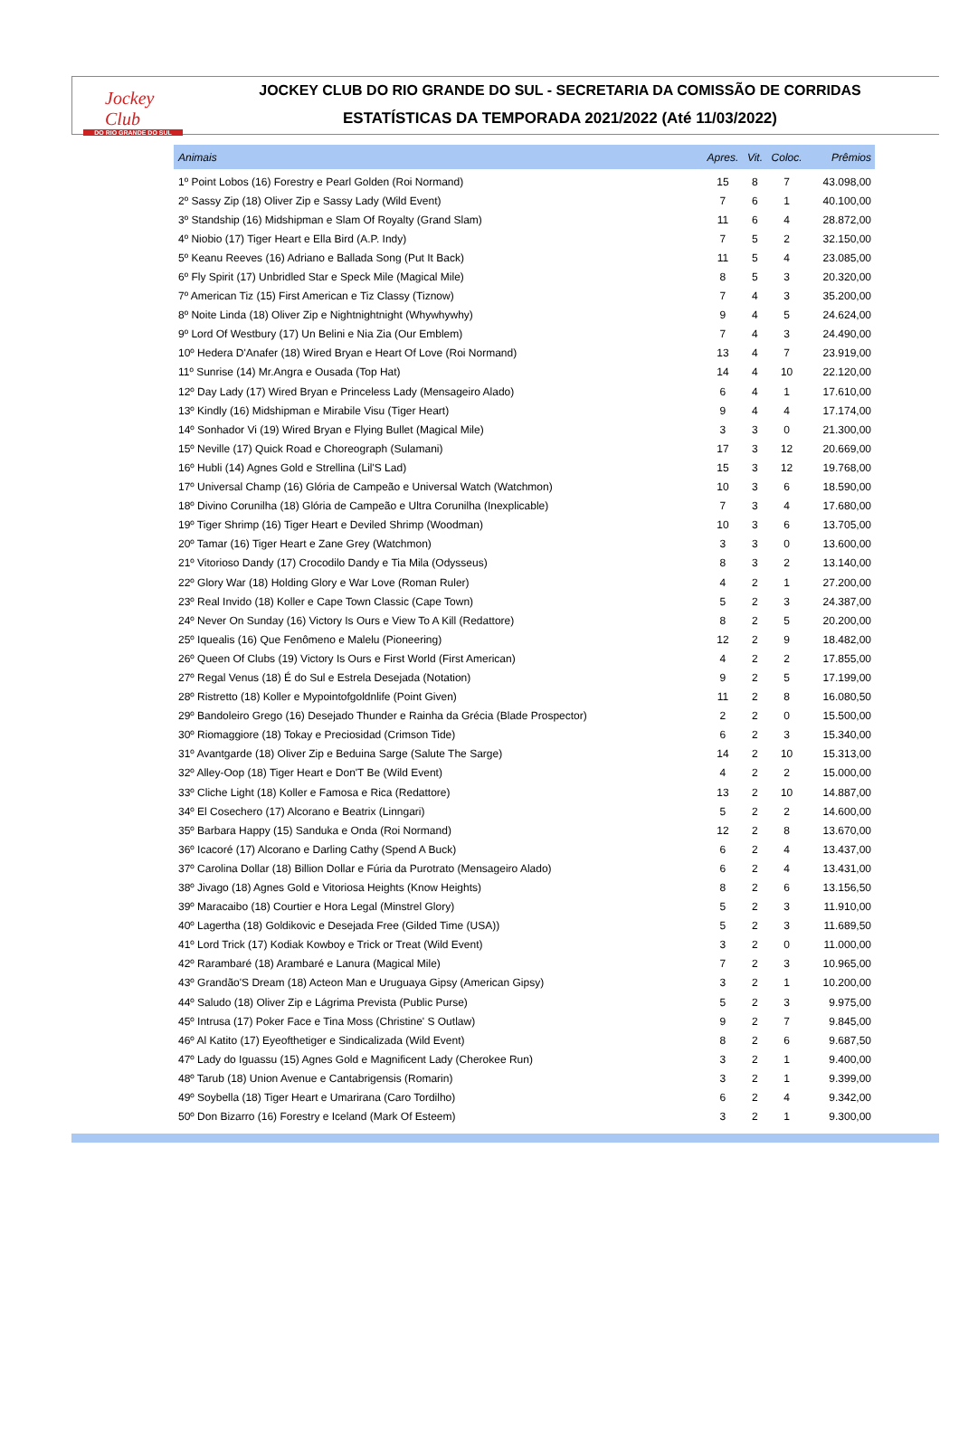Jockey Club
DO RIO GRANDE DO SUL
JOCKEY CLUB DO RIO GRANDE DO SUL - SECRETARIA DA COMISSÃO DE CORRIDAS
ESTATÍSTICAS DA TEMPORADA 2021/2022 (Até 11/03/2022)
| Animais | Apres. | Vit. | Coloc. | Prêmios |
| --- | --- | --- | --- | --- |
| 1º Point Lobos (16) Forestry e Pearl Golden (Roi Normand) | 15 | 8 | 7 | 43.098,00 |
| 2º Sassy Zip (18) Oliver Zip e Sassy Lady (Wild Event) | 7 | 6 | 1 | 40.100,00 |
| 3º Standship (16) Midshipman e Slam Of Royalty (Grand Slam) | 11 | 6 | 4 | 28.872,00 |
| 4º Niobio (17) Tiger Heart e Ella Bird (A.P. Indy) | 7 | 5 | 2 | 32.150,00 |
| 5º Keanu Reeves (16) Adriano e Ballada Song (Put It Back) | 11 | 5 | 4 | 23.085,00 |
| 6º Fly Spirit (17) Unbridled Star e Speck Mile (Magical Mile) | 8 | 5 | 3 | 20.320,00 |
| 7º American Tiz (15) First American e Tiz Classy (Tiznow) | 7 | 4 | 3 | 35.200,00 |
| 8º Noite Linda (18) Oliver Zip e Nightnightnight (Whywhywhy) | 9 | 4 | 5 | 24.624,00 |
| 9º Lord Of Westbury (17) Un Belini e Nia Zia (Our Emblem) | 7 | 4 | 3 | 24.490,00 |
| 10º Hedera D'Anafer (18) Wired Bryan e Heart Of Love (Roi Normand) | 13 | 4 | 7 | 23.919,00 |
| 11º Sunrise (14) Mr.Angra e Ousada (Top Hat) | 14 | 4 | 10 | 22.120,00 |
| 12º Day Lady (17) Wired Bryan e Princeless Lady (Mensageiro Alado) | 6 | 4 | 1 | 17.610,00 |
| 13º Kindly (16) Midshipman e Mirabile Visu (Tiger Heart) | 9 | 4 | 4 | 17.174,00 |
| 14º Sonhador Vi (19) Wired Bryan e Flying Bullet (Magical Mile) | 3 | 3 | 0 | 21.300,00 |
| 15º Neville (17) Quick Road e Choreograph (Sulamani) | 17 | 3 | 12 | 20.669,00 |
| 16º Hubli (14) Agnes Gold e Strellina (Lil'S Lad) | 15 | 3 | 12 | 19.768,00 |
| 17º Universal Champ (16) Glória de Campeão e Universal Watch (Watchmon) | 10 | 3 | 6 | 18.590,00 |
| 18º Divino Corunilha (18) Glória de Campeão e Ultra Corunilha (Inexplicable) | 7 | 3 | 4 | 17.680,00 |
| 19º Tiger Shrimp (16) Tiger Heart e Deviled Shrimp (Woodman) | 10 | 3 | 6 | 13.705,00 |
| 20º Tamar (16) Tiger Heart e Zane Grey (Watchmon) | 3 | 3 | 0 | 13.600,00 |
| 21º Vitorioso Dandy (17) Crocodilo Dandy e Tia Mila (Odysseus) | 8 | 3 | 2 | 13.140,00 |
| 22º Glory War (18) Holding Glory e War Love (Roman Ruler) | 4 | 2 | 1 | 27.200,00 |
| 23º Real Invido (18) Koller e Cape Town Classic (Cape Town) | 5 | 2 | 3 | 24.387,00 |
| 24º Never On Sunday (16) Victory Is Ours e View To A Kill (Redattore) | 8 | 2 | 5 | 20.200,00 |
| 25º Iquealis (16) Que Fenômeno e Malelu (Pioneering) | 12 | 2 | 9 | 18.482,00 |
| 26º Queen Of Clubs (19) Victory Is Ours e First World (First American) | 4 | 2 | 2 | 17.855,00 |
| 27º Regal Venus (18) É do Sul e Estrela Desejada (Notation) | 9 | 2 | 5 | 17.199,00 |
| 28º Ristretto (18) Koller e Mypointofgoldnlife (Point Given) | 11 | 2 | 8 | 16.080,50 |
| 29º Bandoleiro Grego (16) Desejado Thunder e Rainha da Grécia (Blade Prospector) | 2 | 2 | 0 | 15.500,00 |
| 30º Riomaggiore (18) Tokay e Preciosidad (Crimson Tide) | 6 | 2 | 3 | 15.340,00 |
| 31º Avantgarde (18) Oliver Zip e Beduina Sarge (Salute The Sarge) | 14 | 2 | 10 | 15.313,00 |
| 32º Alley-Oop (18) Tiger Heart e Don'T Be (Wild Event) | 4 | 2 | 2 | 15.000,00 |
| 33º Cliche Light (18) Koller e Famosa e Rica (Redattore) | 13 | 2 | 10 | 14.887,00 |
| 34º El Cosechero (17) Alcorano e Beatrix (Linngari) | 5 | 2 | 2 | 14.600,00 |
| 35º Barbara Happy (15) Sanduka e Onda (Roi Normand) | 12 | 2 | 8 | 13.670,00 |
| 36º Icacoré (17) Alcorano e Darling Cathy (Spend A Buck) | 6 | 2 | 4 | 13.437,00 |
| 37º Carolina Dollar (18) Billion Dollar e Fúria da Purotrato (Mensageiro Alado) | 6 | 2 | 4 | 13.431,00 |
| 38º Jivago (18) Agnes Gold e Vitoriosa Heights (Know Heights) | 8 | 2 | 6 | 13.156,50 |
| 39º Maracaibo (18) Courtier e Hora Legal (Minstrel Glory) | 5 | 2 | 3 | 11.910,00 |
| 40º Lagertha (18) Goldikovic e Desejada Free (Gilded Time (USA)) | 5 | 2 | 3 | 11.689,50 |
| 41º Lord Trick (17) Kodiak Kowboy e Trick or Treat (Wild Event) | 3 | 2 | 0 | 11.000,00 |
| 42º Rarambaré (18) Arambaré e Lanura (Magical Mile) | 7 | 2 | 3 | 10.965,00 |
| 43º Grandão'S Dream (18) Acteon Man e Uruguaya Gipsy (American Gipsy) | 3 | 2 | 1 | 10.200,00 |
| 44º Saludo (18) Oliver Zip e Lágrima Prevista (Public Purse) | 5 | 2 | 3 | 9.975,00 |
| 45º Intrusa (17) Poker Face e Tina Moss (Christine' S Outlaw) | 9 | 2 | 7 | 9.845,00 |
| 46º Al Katito (17) Eyeofthetiger e Sindicalizada (Wild Event) | 8 | 2 | 6 | 9.687,50 |
| 47º Lady do Iguassu (15) Agnes Gold e Magnificent Lady (Cherokee Run) | 3 | 2 | 1 | 9.400,00 |
| 48º Tarub (18) Union Avenue e Cantabrigensis (Romarin) | 3 | 2 | 1 | 9.399,00 |
| 49º Soybella (18) Tiger Heart e Umarirana (Caro Tordilho) | 6 | 2 | 4 | 9.342,00 |
| 50º Don Bizarro (16) Forestry e Iceland (Mark Of Esteem) | 3 | 2 | 1 | 9.300,00 |